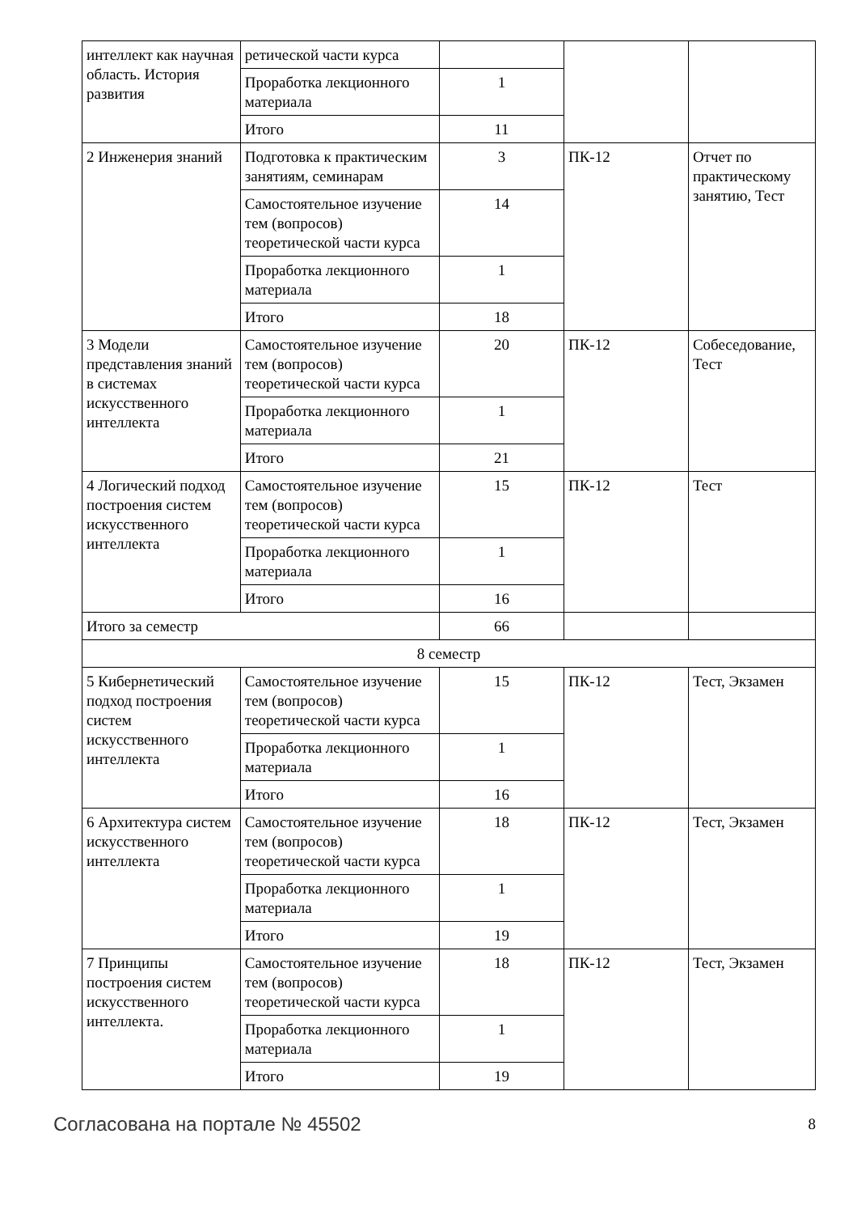| интеллект как научная область. История развития | ретической части курса | | | |
| | Проработка лекционного материала | 1 | | |
| | Итого | 11 | | |
| 2 Инженерия знаний | Подготовка к практическим занятиям, семинарам | 3 | ПК-12 | Отчет по практическому занятию, Тест |
| | Самостоятельное изучение тем (вопросов) теоретической части курса | 14 | | |
| | Проработка лекционного материала | 1 | | |
| | Итого | 18 | | |
| 3 Модели представления знаний в системах искусственного интеллекта | Самостоятельное изучение тем (вопросов) теоретической части курса | 20 | ПК-12 | Собеседование, Тест |
| | Проработка лекционного материала | 1 | | |
| | Итого | 21 | | |
| 4 Логический подход построения систем искусственного интеллекта | Самостоятельное изучение тем (вопросов) теоретической части курса | 15 | ПК-12 | Тест |
| | Проработка лекционного материала | 1 | | |
| | Итого | 16 | | |
| Итого за семестр | | 66 | | |
| 8 семестр | | | | |
| 5 Кибернетический подход построения систем искусственного интеллекта | Самостоятельное изучение тем (вопросов) теоретической части курса | 15 | ПК-12 | Тест, Экзамен |
| | Проработка лекционного материала | 1 | | |
| | Итого | 16 | | |
| 6 Архитектура систем искусственного интеллекта | Самостоятельное изучение тем (вопросов) теоретической части курса | 18 | ПК-12 | Тест, Экзамен |
| | Проработка лекционного материала | 1 | | |
| | Итого | 19 | | |
| 7 Принципы построения систем искусственного интеллекта. | Самостоятельное изучение тем (вопросов) теоретической части курса | 18 | ПК-12 | Тест, Экзамен |
| | Проработка лекционного материала | 1 | | |
| | Итого | 19 | | |
Согласована на портале № 45502 8